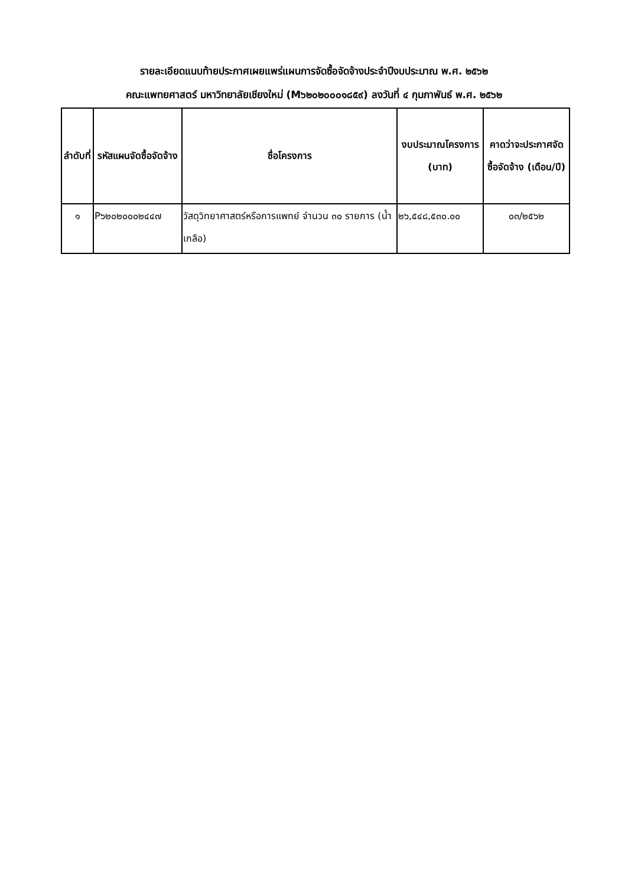รายละเอียดแนบท้ายประกาศเผยแพร่แผนการจัดซื้อจัดจ้างประจำปีงบประมาณ พ.ศ. ๒๕๖๒
คณะแพทยศาสตร์ มหาวิทยาลัยเชียงใหม่ (M๖๒๐๒๐๐๐๑๘๕๙) ลงวันที่ ๔ กุมภาพันธ์ พ.ศ. ๒๕๖๒
| ลำดับที่ | รหัสแผนจัดซื้อจัดจ้าง | ชื่อโครงการ | งบประมาณโครงการ (บาท) | คาดว่าจะประกาศจัดซื้อจัดจ้าง (เดือน/ปี) |
| --- | --- | --- | --- | --- |
| ๑ | P๖๒๐๒๐๐๐๒๔๔๗ | วัสดุวิทยาศาสตร์หรือการแพทย์ จำนวน ๓๐ รายการ (น้ำเกลือ) | ๒๖,๕๔๘,๕๓๐.๐๐ | ๐๓/๒๕๖๒ |